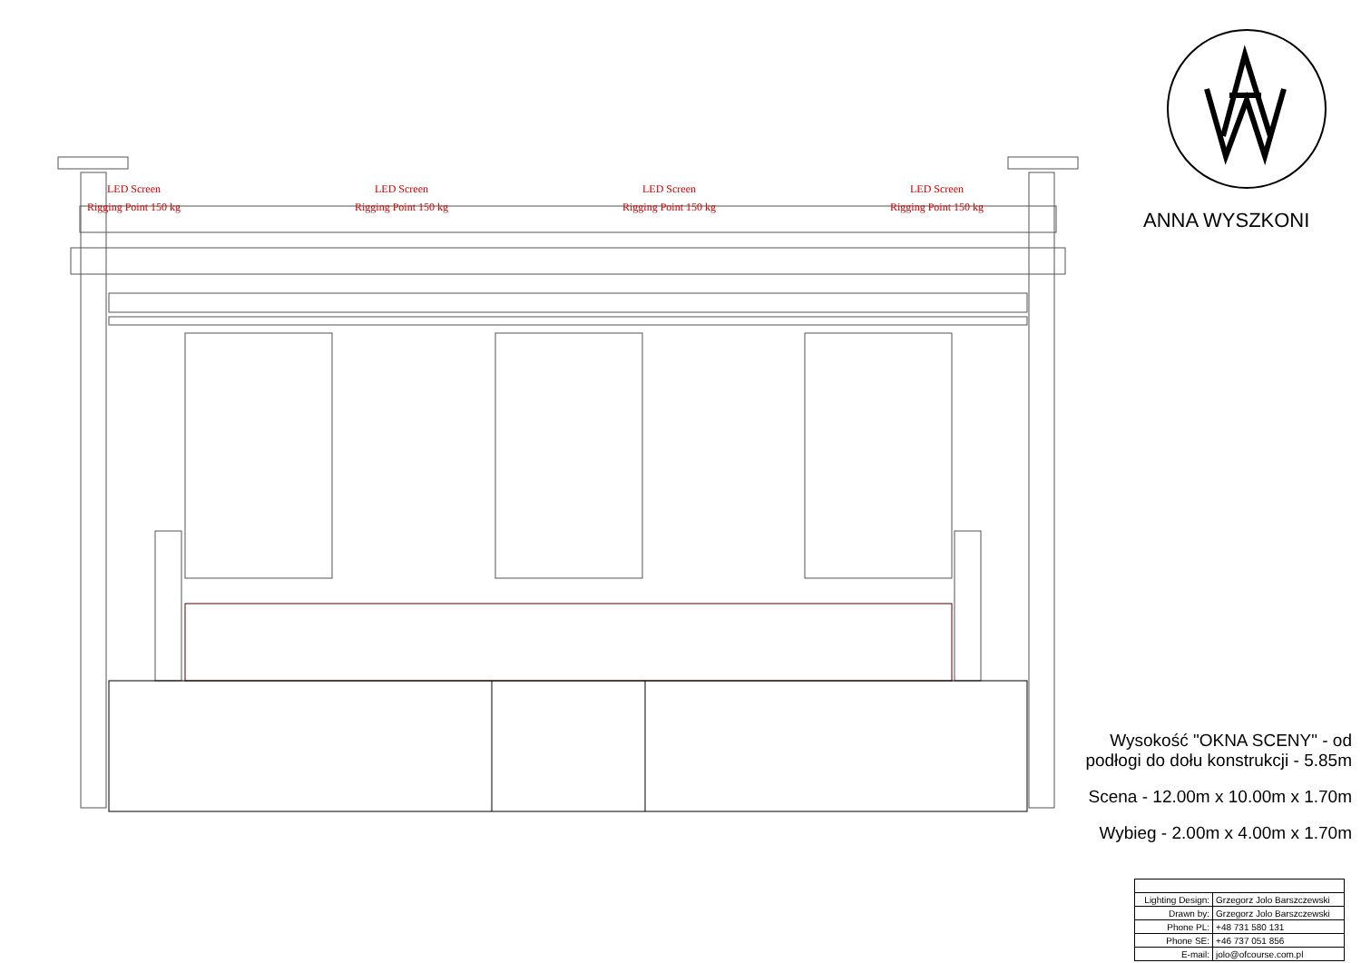LED Screen
Rigging Point 150 kg
LED Screen
Rigging Point 150 kg
LED Screen
Rigging Point 150 kg
LED Screen
Rigging Point 150 kg
ANNA WYSZKONI
Wysokość "OKNA SCENY" - od
podłogi do dołu konstrukcji - 5.85m
Scena - 12.00m x 10.00m x 1.70m
Wybieg - 2.00m x 4.00m x 1.70m
| Lighting Design: | Grzegorz Jolo Barszczewski |
| Drawn by: | Grzegorz Jolo Barszczewski |
| Phone PL: | +48 731 580 131 |
| Phone SE: | +46 737 051 856 |
| E-mail: | jolo@ofcourse.com.pl |